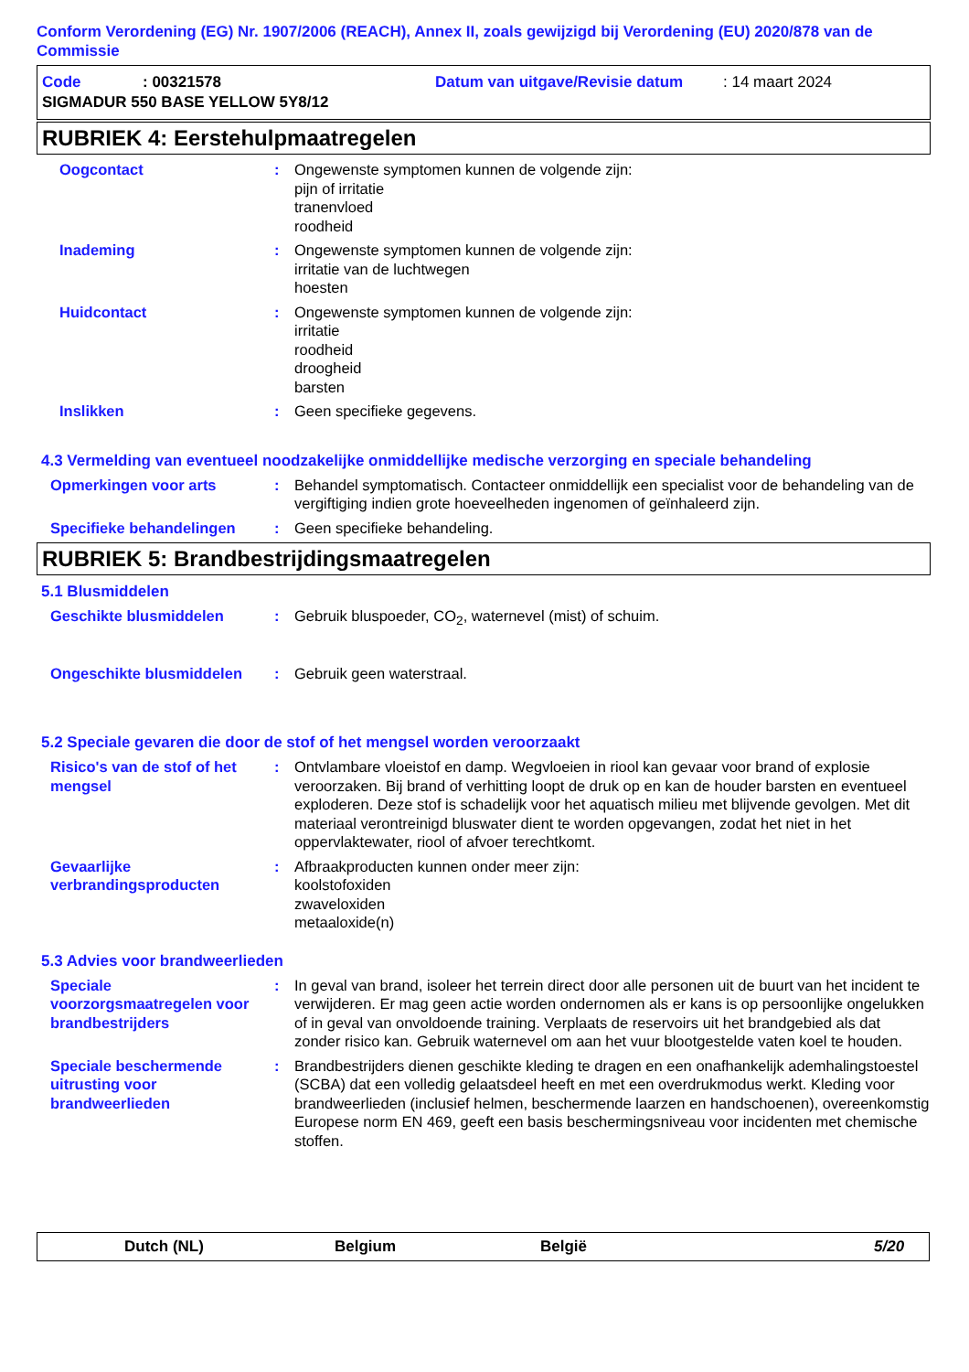Conform Verordening (EG) Nr. 1907/2006 (REACH), Annex II, zoals gewijzigd bij Verordening (EU) 2020/878 van de Commissie
Code: 00321578 Datum van uitgave/Revisie datum: 14 maart 2024
SIGMADUR 550 BASE YELLOW 5Y8/12
RUBRIEK 4: Eerstehulpmaatregelen
Oogcontact : Ongewenste symptomen kunnen de volgende zijn:
pijn of irritatie
tranenvloed
roodheid
Inademing : Ongewenste symptomen kunnen de volgende zijn:
irritatie van de luchtwegen
hoesten
Huidcontact : Ongewenste symptomen kunnen de volgende zijn:
irritatie
roodheid
droogheid
barsten
Inslikken : Geen specifieke gegevens.
4.3 Vermelding van eventueel noodzakelijke onmiddellijke medische verzorging en speciale behandeling
Opmerkingen voor arts : Behandel symptomatisch. Contacteer onmiddellijk een specialist voor de behandeling van de vergiftiging indien grote hoeveelheden ingenomen of geïnhaleerd zijn.
Specifieke behandelingen : Geen specifieke behandeling.
RUBRIEK 5: Brandbestrijdingsmaatregelen
5.1 Blusmiddelen
Geschikte blusmiddelen : Gebruik bluspoeder, CO<sub>2</sub>, waternevel (mist) of schuim.
Ongeschikte blusmiddelen : Gebruik geen waterstraal.
5.2 Speciale gevaren die door de stof of het mengsel worden veroorzaakt
Risico's van de stof of het mengsel
: Ontvlambare vloeistof en damp. Wegvloeien in riool kan gevaar voor brand of explosie veroorzaken. Bij brand of verhitting loopt de druk op en kan de houder barsten en eventueel exploderen. Deze stof is schadelijk voor het aquatisch milieu met blijvende gevolgen. Met dit materiaal verontreinigd bluswater dient te worden opgevangen, zodat het niet in het oppervlaktewater, riool of afvoer terechtkomt.
Gevaarlijke verbrandingsproducten
: Afbraakproducten kunnen onder meer zijn:
koolstofoxiden
zwaveloxiden
metaaloxide(n)
5.3 Advies voor brandweerlieden
Speciale voorzorgsmaatregelen voor brandbestrijders
: In geval van brand, isoleer het terrein direct door alle personen uit de buurt van het incident te verwijderen. Er mag geen actie worden ondernomen als er kans is op persoonlijke ongelukken of in geval van onvoldoende training. Verplaats de reservoirs uit het brandgebied als dat zonder risico kan. Gebruik waternevel om aan het vuur blootgestelde vaten koel te houden.
Speciale beschermende uitrusting voor brandweerlieden
: Brandbestrijders dienen geschikte kleding te dragen en een onafhankelijk ademhalingstoestel (SCBA) dat een volledig gelaatsdeel heeft en met een overdrukmodus werkt. Kleding voor brandweerlieden (inclusief helmen, beschermende laarzen en handschoenen), overeenkomstig Europese norm EN 469, geeft een basis beschermingsniveau voor incidenten met chemische stoffen.
Dutch (NL) Belgium België 5/20